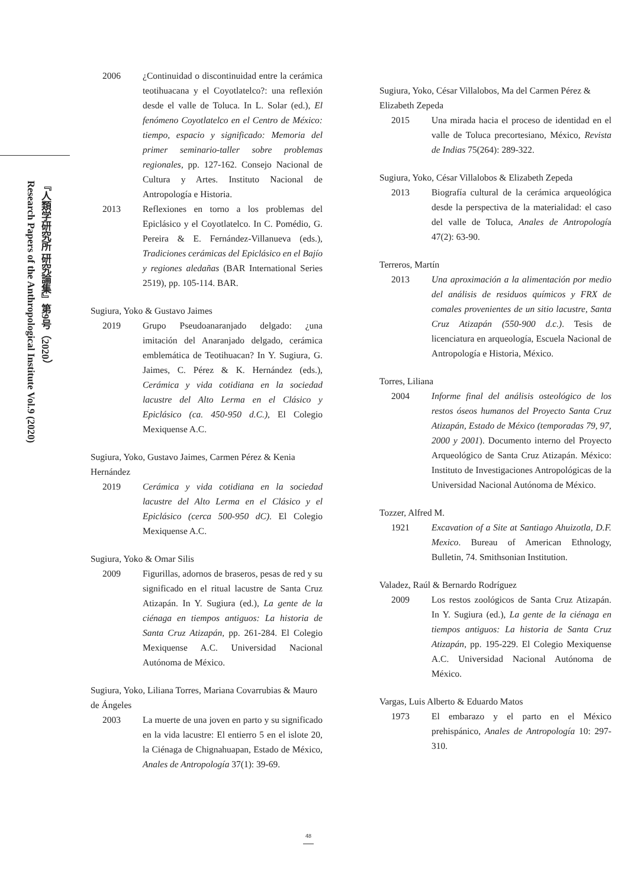『人類学研究所 研究論集』第9号（2020）
Research Papers of the Anthropological Institute Vol.9 (2020)
2006 ¿Continuidad o discontinuidad entre la cerámica teotihuacana y el Coyotlatelco?: una reflexión desde el valle de Toluca. In L. Solar (ed.), El fenómeno Coyotlatelco en el Centro de México: tiempo, espacio y significado: Memoria del primer seminario-taller sobre problemas regionales, pp. 127-162. Consejo Nacional de Cultura y Artes. Instituto Nacional de Antropología e Historia.
2013 Reflexiones en torno a los problemas del Epiclásico y el Coyotlatelco. In C. Pomédio, G. Pereira & E. Fernández-Villanueva (eds.), Tradiciones cerámicas del Epiclásico en el Bajío y regiones aledañas (BAR International Series 2519), pp. 105-114. BAR.
Sugiura, Yoko & Gustavo Jaimes
2019 Grupo Pseudoanaranjado delgado: ¿una imitación del Anaranjado delgado, cerámica emblemática de Teotihuacan? In Y. Sugiura, G. Jaimes, C. Pérez & K. Hernández (eds.), Cerámica y vida cotidiana en la sociedad lacustre del Alto Lerma en el Clásico y Epiclásico (ca. 450-950 d.C.), El Colegio Mexiquense A.C.
Sugiura, Yoko, Gustavo Jaimes, Carmen Pérez & Kenia Hernández
2019 Cerámica y vida cotidiana en la sociedad lacustre del Alto Lerma en el Clásico y el Epiclásico (cerca 500-950 dC). El Colegio Mexiquense A.C.
Sugiura, Yoko & Omar Silis
2009 Figurillas, adornos de braseros, pesas de red y su significado en el ritual lacustre de Santa Cruz Atizapán. In Y. Sugiura (ed.), La gente de la ciénaga en tiempos antiguos: La historia de Santa Cruz Atizapán, pp. 261-284. El Colegio Mexiquense A.C. Universidad Nacional Autónoma de México.
Sugiura, Yoko, Liliana Torres, Mariana Covarrubias & Mauro de Ángeles
2003 La muerte de una joven en parto y su significado en la vida lacustre: El entierro 5 en el islote 20, la Ciénaga de Chignahuapan, Estado de México, Anales de Antropología 37(1): 39-69.
Sugiura, Yoko, César Villalobos, Ma del Carmen Pérez & Elizabeth Zepeda
2015 Una mirada hacia el proceso de identidad en el valle de Toluca precortesiano, México, Revista de Indias 75(264): 289-322.
Sugiura, Yoko, César Villalobos & Elizabeth Zepeda
2013 Biografía cultural de la cerámica arqueológica desde la perspectiva de la materialidad: el caso del valle de Toluca, Anales de Antropología 47(2): 63-90.
Terreros, Martín
2013 Una aproximación a la alimentación por medio del análisis de residuos químicos y FRX de comales provenientes de un sitio lacustre, Santa Cruz Atizapán (550-900 d.c.). Tesis de licenciatura en arqueología, Escuela Nacional de Antropología e Historia, México.
Torres, Liliana
2004 Informe final del análisis osteológico de los restos óseos humanos del Proyecto Santa Cruz Atizapán, Estado de México (temporadas 79, 97, 2000 y 2001). Documento interno del Proyecto Arqueológico de Santa Cruz Atizapán. México: Instituto de Investigaciones Antropológicas de la Universidad Nacional Autónoma de México.
Tozzer, Alfred M.
1921 Excavation of a Site at Santiago Ahuizotla, D.F. Mexico. Bureau of American Ethnology, Bulletin, 74. Smithsonian Institution.
Valadez, Raúl & Bernardo Rodríguez
2009 Los restos zoológicos de Santa Cruz Atizapán. In Y. Sugiura (ed.), La gente de la ciénaga en tiempos antiguos: La historia de Santa Cruz Atizapán, pp. 195-229. El Colegio Mexiquense A.C. Universidad Nacional Autónoma de México.
Vargas, Luis Alberto & Eduardo Matos
1973 El embarazo y el parto en el México prehispánico, Anales de Antropología 10: 297-310.
48